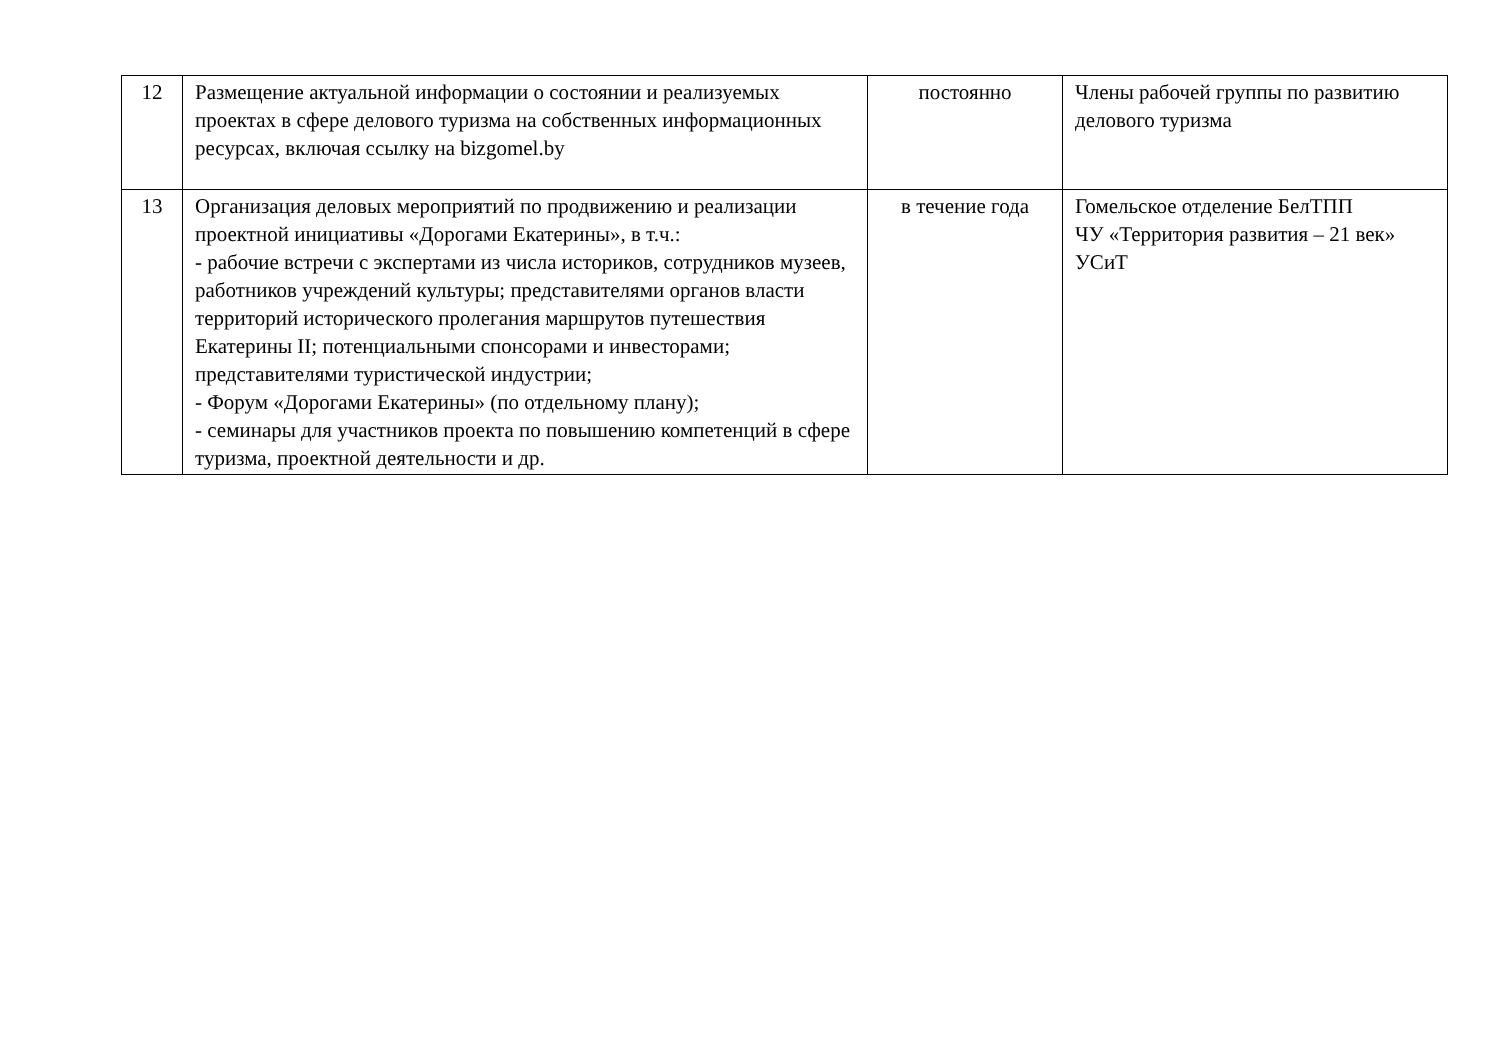| 12 | Размещение актуальной информации о состоянии и реализуемых проектах в сфере делового туризма на собственных информационных ресурсах, включая ссылку на bizgomel.by | постоянно | Члены рабочей группы по развитию делового туризма |
| 13 | Организация деловых мероприятий по продвижению и реализации проектной инициативы «Дорогами Екатерины», в т.ч.: - рабочие встречи с экспертами из числа историков, сотрудников музеев, работников учреждений культуры; представителями органов власти территорий исторического пролегания маршрутов путешествия Екатерины II; потенциальными спонсорами и инвесторами; представителями туристической индустрии; - Форум «Дорогами Екатерины» (по отдельному плану); - семинары для участников проекта по повышению компетенций в сфере туризма, проектной деятельности и др. | в течение года | Гомельское отделение БелТПП ЧУ «Территория развития – 21 век» УСиТ |